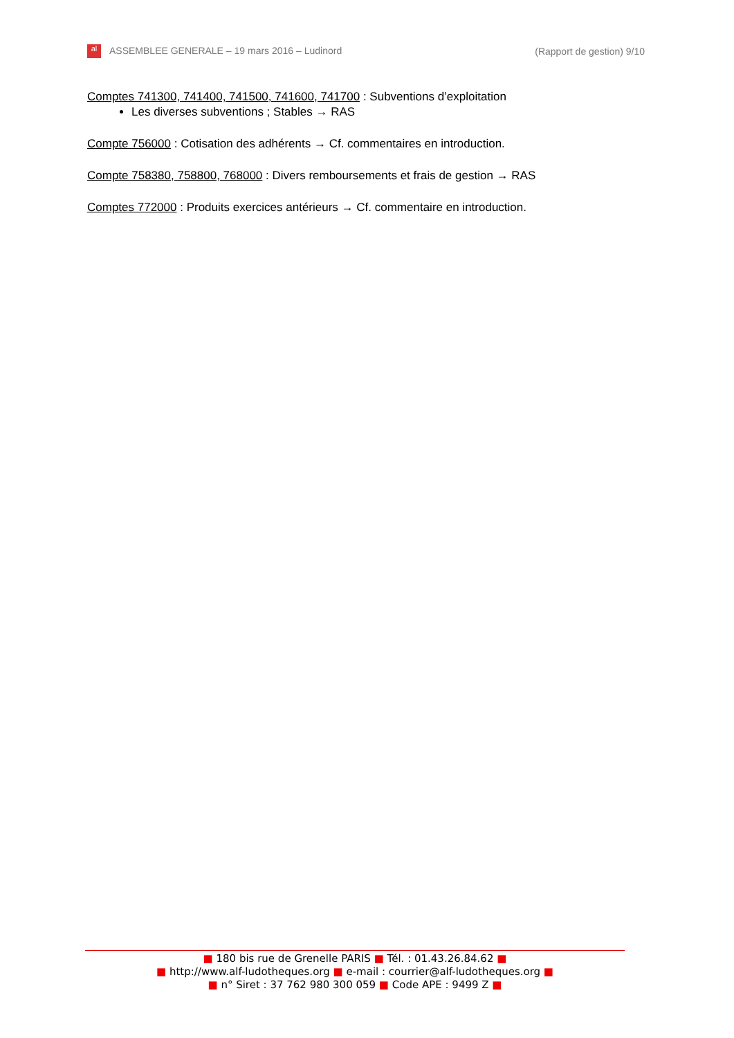al ASSEMBLEE GENERALE – 19 mars 2016 – Ludinord (Rapport de gestion) 9/10
Comptes 741300, 741400, 741500, 741600, 741700 : Subventions d’exploitation
Les diverses subventions ; Stables → RAS
Compte 756000 : Cotisation des adhérents → Cf. commentaires en introduction.
Compte 758380, 758800, 768000 : Divers remboursements et frais de gestion → RAS
Comptes 772000 : Produits exercices antérieurs → Cf. commentaire en introduction.
■ 180 bis rue de Grenelle PARIS ■ Tél. : 01.43.26.84.62 ■
■ http://www.alf-ludotheques.org ■ e-mail : courrier@alf-ludotheques.org ■
■ n° Siret : 37 762 980 300 059 ■ Code APE : 9499 Z ■